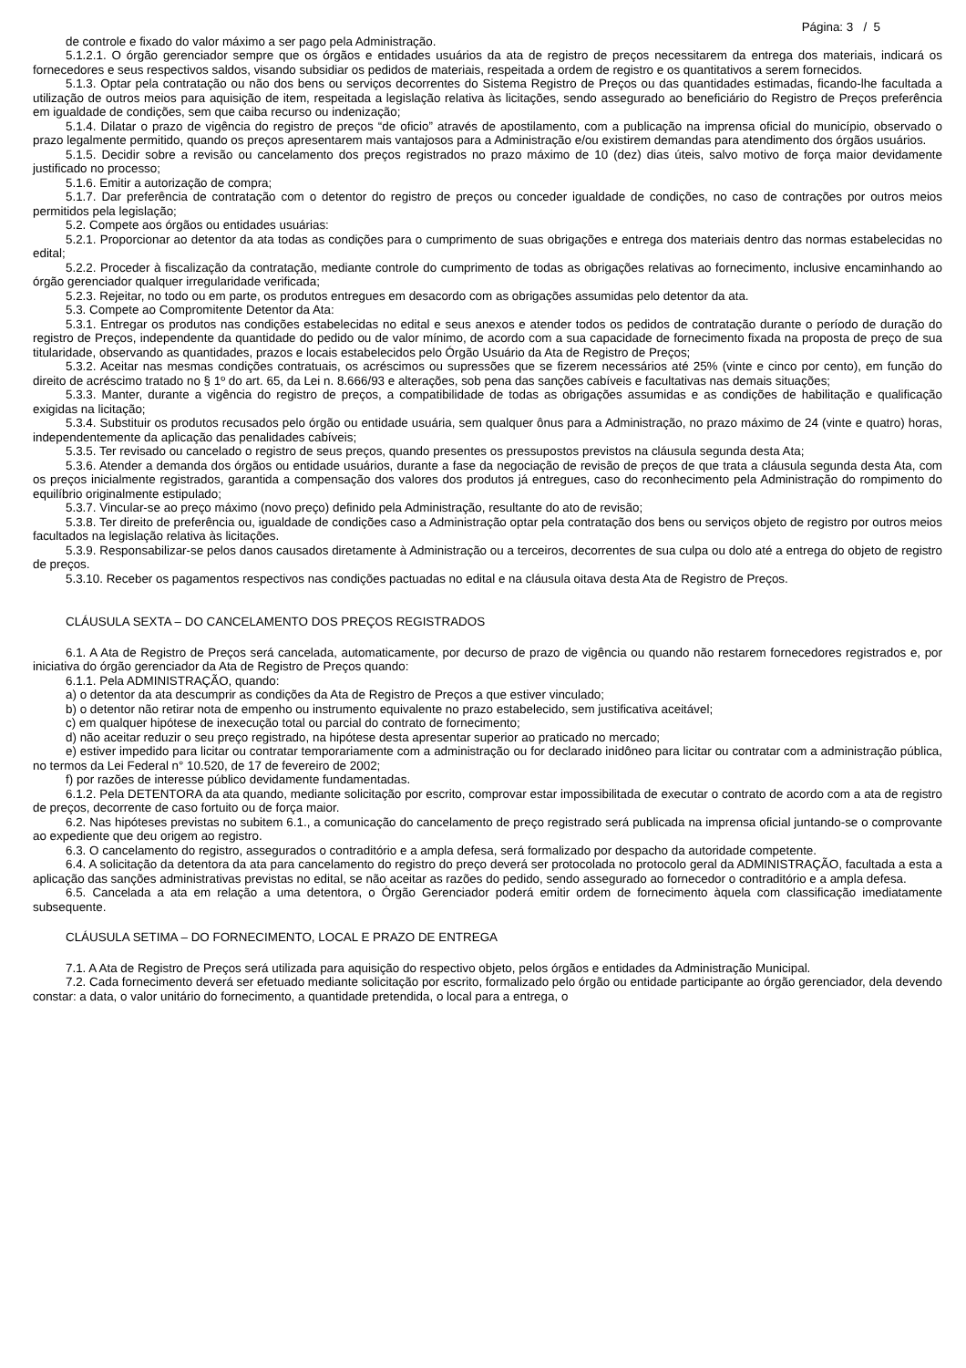Página: 3 / 5
de controle e fixado do valor máximo a ser pago pela Administração.
5.1.2.1. O órgão gerenciador sempre que os órgãos e entidades usuários da ata de registro de preços necessitarem da entrega dos materiais, indicará os fornecedores e seus respectivos saldos, visando subsidiar os pedidos de materiais, respeitada a ordem de registro e os quantitativos a serem fornecidos.
5.1.3. Optar pela contratação ou não dos bens ou serviços decorrentes do Sistema Registro de Preços ou das quantidades estimadas, ficando-lhe facultada a utilização de outros meios para aquisição de item, respeitada a legislação relativa às licitações, sendo assegurado ao beneficiário do Registro de Preços preferência em igualdade de condições, sem que caiba recurso ou indenização;
5.1.4. Dilatar o prazo de vigência do registro de preços “de oficio” através de apostilamento, com a publicação na imprensa oficial do município, observado o prazo legalmente permitido, quando os preços apresentarem mais vantajosos para a Administração e/ou existirem demandas para atendimento dos órgãos usuários.
5.1.5. Decidir sobre a revisão ou cancelamento dos preços registrados no prazo máximo de 10 (dez) dias úteis, salvo motivo de força maior devidamente justificado no processo;
5.1.6. Emitir a autorização de compra;
5.1.7. Dar preferência de contratação com o detentor do registro de preços ou conceder igualdade de condições, no caso de contrações por outros meios permitidos pela legislação;
5.2. Compete aos órgãos ou entidades usuárias:
5.2.1. Proporcionar ao detentor da ata todas as condições para o cumprimento de suas obrigações e entrega dos materiais dentro das normas estabelecidas no edital;
5.2.2. Proceder à fiscalização da contratação, mediante controle do cumprimento de todas as obrigações relativas ao fornecimento, inclusive encaminhando ao órgão gerenciador qualquer irregularidade verificada;
5.2.3. Rejeitar, no todo ou em parte, os produtos entregues em desacordo com as obrigações assumidas pelo detentor da ata.
5.3. Compete ao Compromitente Detentor da Ata:
5.3.1. Entregar os produtos nas condições estabelecidas no edital e seus anexos e atender todos os pedidos de contratação durante o período de duração do registro de Preços, independente da quantidade do pedido ou de valor mínimo, de acordo com a sua capacidade de fornecimento fixada na proposta de preço de sua titularidade, observando as quantidades, prazos e locais estabelecidos pelo Órgão Usuário da Ata de Registro de Preços;
5.3.2. Aceitar nas mesmas condições contratuais, os acréscimos ou supressões que se fizerem necessários até 25% (vinte e cinco por cento), em função do direito de acréscimo tratado no § 1º do art. 65, da Lei n. 8.666/93 e alterações, sob pena das sanções cabíveis e facultativas nas demais situações;
5.3.3. Manter, durante a vigência do registro de preços, a compatibilidade de todas as obrigações assumidas e as condições de habilitação e qualificação exigidas na licitação;
5.3.4. Substituir os produtos recusados pelo órgão ou entidade usuária, sem qualquer ônus para a Administração, no prazo máximo de 24 (vinte e quatro) horas, independentemente da aplicação das penalidades cabíveis;
5.3.5. Ter revisado ou cancelado o registro de seus preços, quando presentes os pressupostos previstos na cláusula segunda desta Ata;
5.3.6. Atender a demanda dos órgãos ou entidade usuários, durante a fase da negociação de revisão de preços de que trata a cláusula segunda desta Ata, com os preços inicialmente registrados, garantida a compensação dos valores dos produtos já entregues, caso do reconhecimento pela Administração do rompimento do equilíbrio originalmente estipulado;
5.3.7. Vincular-se ao preço máximo (novo preço) definido pela Administração, resultante do ato de revisão;
5.3.8. Ter direito de preferência ou, igualdade de condições caso a Administração optar pela contratação dos bens ou serviços objeto de registro por outros meios facultados na legislação relativa às licitações.
5.3.9. Responsabilizar-se pelos danos causados diretamente à Administração ou a terceiros, decorrentes de sua culpa ou dolo até a entrega do objeto de registro de preços.
5.3.10. Receber os pagamentos respectivos nas condições pactuadas no edital e na cláusula oitava desta Ata de Registro de Preços.
CLÁUSULA SEXTA – DO CANCELAMENTO DOS PREÇOS REGISTRADOS
6.1. A Ata de Registro de Preços será cancelada, automaticamente, por decurso de prazo de vigência ou quando não restarem fornecedores registrados e, por iniciativa do órgão gerenciador da Ata de Registro de Preços quando:
6.1.1. Pela ADMINISTRAÇÃO, quando:
a) o detentor da ata descumprir as condições da Ata de Registro de Preços a que estiver vinculado;
b) o detentor não retirar nota de empenho ou instrumento equivalente no prazo estabelecido, sem justificativa aceitável;
c) em qualquer hipótese de inexecução total ou parcial do contrato de fornecimento;
d) não aceitar reduzir o seu preço registrado, na hipótese desta apresentar superior ao praticado no mercado;
e) estiver impedido para licitar ou contratar temporariamente com a administração ou for declarado inidôneo para licitar ou contratar com a administração pública, no termos da Lei Federal n° 10.520, de 17 de fevereiro de 2002;
f) por razões de interesse público devidamente fundamentadas.
6.1.2. Pela DETENTORA da ata quando, mediante solicitação por escrito, comprovar estar impossibilitada de executar o contrato de acordo com a ata de registro de preços, decorrente de caso fortuito ou de força maior.
6.2. Nas hipóteses previstas no subitem 6.1., a comunicação do cancelamento de preço registrado será publicada na imprensa oficial juntando-se o comprovante ao expediente que deu origem ao registro.
6.3. O cancelamento do registro, assegurados o contraditório e a ampla defesa, será formalizado por despacho da autoridade competente.
6.4. A solicitação da detentora da ata para cancelamento do registro do preço deverá ser protocolada no protocolo geral da ADMINISTRAÇÃO, facultada a esta a aplicação das sanções administrativas previstas no edital, se não aceitar as razões do pedido, sendo assegurado ao fornecedor o contraditório e a ampla defesa.
6.5. Cancelada a ata em relação a uma detentora, o Órgão Gerenciador poderá emitir ordem de fornecimento àquela com classificação imediatamente subsequente.
CLÁUSULA SETIMA – DO FORNECIMENTO, LOCAL E PRAZO DE ENTREGA
7.1. A Ata de Registro de Preços será utilizada para aquisição do respectivo objeto, pelos órgãos e entidades da Administração Municipal.
7.2. Cada fornecimento deverá ser efetuado mediante solicitação por escrito, formalizado pelo órgão ou entidade participante ao órgão gerenciador, dela devendo constar: a data, o valor unitário do fornecimento, a quantidade pretendida, o local para a entrega, o